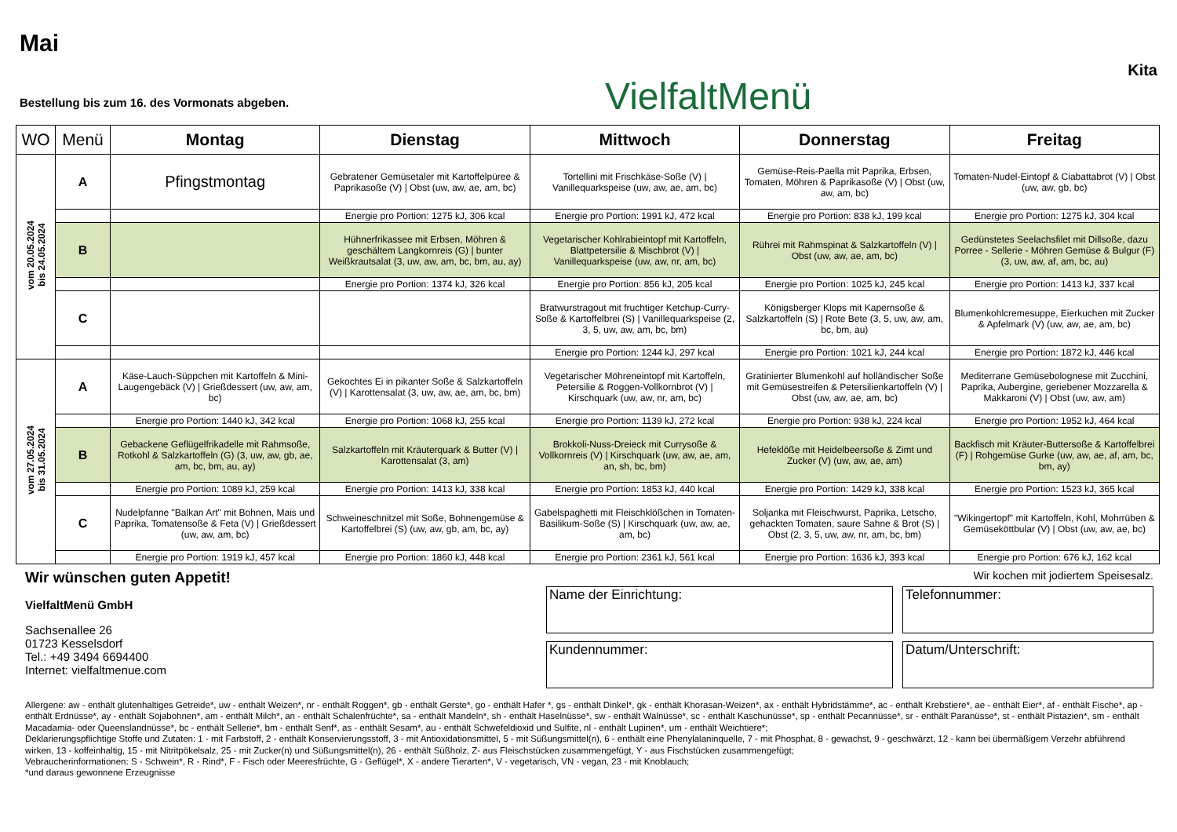Mai
Bestellung bis zum 16. des Vormonats abgeben.
VielfaltMenü
Kita
| WO | Menü | Montag | Dienstag | Mittwoch | Donnerstag | Freitag |
| --- | --- | --- | --- | --- | --- | --- |
| vom 20.05.2024 bis 24.05.2024 | A | Pfingstmontag | Gebratener Gemüsetaler mit Kartoffelpüree & Paprikasoße (V) / Obst (uw, aw, ae, am, bc) | Tortellini mit Frischkäse-Soße (V) / Vanillequarkspeise (uw, aw, ae, am, bc) | Gemüse-Reis-Paella mit Paprika, Erbsen, Tomaten, Möhren & Paprikasoße (V) / Obst (uw, aw, am, bc) | Tomaten-Nudel-Eintopf & Ciabattabrot (V) / Obst (uw, aw, gb, bc) |
| | | | Energie pro Portion: 1275 kJ, 306 kcal | Energie pro Portion: 1991 kJ, 472 kcal | Energie pro Portion: 838 kJ, 199 kcal | Energie pro Portion: 1275 kJ, 304 kcal |
| | B | | Hühnerfrikassee mit Erbsen, Möhren & geschältem Langkornreis (G) / bunter Weißkrautsalat (3, uw, aw, am, bc, bm, au, ay) | Vegetarischer Kohlrabieintopf mit Kartoffeln, Blattpetersilie & Mischbrot (V) / Vanillequarkspeise (uw, aw, nr, am, bc) | Rührei mit Rahmspinat & Salzkartoffeln (V) / Obst (uw, aw, ae, am, bc) | Gedünstetes Seelachsfilet mit Dillsoße, dazu Porree - Sellerie - Möhren Gemüse & Bulgur (F) (3, uw, aw, af, am, bc, au) |
| | | | Energie pro Portion: 1374 kJ, 326 kcal | Energie pro Portion: 856 kJ, 205 kcal | Energie pro Portion: 1025 kJ, 245 kcal | Energie pro Portion: 1413 kJ, 337 kcal |
| | C | | | Bratwurstragout mit fruchtiger Ketchup-Curry-Soße & Kartoffelbrei (S) / Vanillequarkspeise (2, 3, 5, uw, aw, am, bc, bm) | Königsberger Klops mit Kapernsoße & Salzkartoffeln (S) / Rote Bete (3, 5, uw, aw, am, bc, bm, au) | Blumenkohlcremesuppe, Eierkuchen mit Zucker & Apfelmark (V) (uw, aw, ae, am, bc) |
| | | | | Energie pro Portion: 1244 kJ, 297 kcal | Energie pro Portion: 1021 kJ, 244 kcal | Energie pro Portion: 1872 kJ, 446 kcal |
| vom 27.05.2024 bis 31.05.2024 | A | Käse-Lauch-Süppchen mit Kartoffeln & Mini-Laugengebäck (V) / Grießdessert (uw, aw, am, bc) | Gekochtes Ei in pikanter Soße & Salzkartoffeln (V) / Karottensalat (3, uw, aw, ae, am, bc, bm) | Vegetarischer Möhreneintopf mit Kartoffeln, Petersilie & Roggen-Vollkornbrot (V) / Kirschquark (uw, aw, nr, am, bc) | Gratinierter Blumenkohl auf holländischer Soße mit Gemüsestreifen & Petersilienkartoffeln (V) / Obst (uw, aw, ae, am, bc) | Mediterrane Gemüsebolognese mit Zucchini, Paprika, Aubergine, geriebener Mozzarella & Makkaroni (V) / Obst (uw, aw, am) |
| | | Energie pro Portion: 1440 kJ, 342 kcal | Energie pro Portion: 1068 kJ, 255 kcal | Energie pro Portion: 1139 kJ, 272 kcal | Energie pro Portion: 938 kJ, 224 kcal | Energie pro Portion: 1952 kJ, 464 kcal |
| | B | Gebackene Geflügelfrikadelle mit Rahmsoße, Rotkohl & Salzkartoffeln (G) (3, uw, aw, gb, ae, am, bc, bm, au, ay) | Salzkartoffeln mit Kräuterquark & Butter (V) / Karottensalat (3, am) | Brokkoli-Nuss-Dreieck mit Currysoße & Vollkornreis (V) / Kirschquark (uw, aw, ae, am, an, sh, bc, bm) | Hefeklöße mit Heidelbeersoße & Zimt und Zucker (V) (uw, aw, ae, am) | Backfisch mit Kräuter-Buttersoße & Kartoffelbrei (F) / Rohgemüse Gurke (uw, aw, ae, af, am, bc, bm, ay) |
| | | Energie pro Portion: 1089 kJ, 259 kcal | Energie pro Portion: 1413 kJ, 338 kcal | Energie pro Portion: 1853 kJ, 440 kcal | Energie pro Portion: 1429 kJ, 338 kcal | Energie pro Portion: 1523 kJ, 365 kcal |
| | C | Nudelpfanne "Balkan Art" mit Bohnen, Mais und Paprika, Tomatensoße & Feta (V) / Grießdessert (uw, aw, am, bc) | Schweineschnitzel mit Soße, Bohnengemüse & Kartoffelbrei (S) (uw, aw, gb, am, bc, ay) | Gabelspaghetti mit Fleischklößchen in Tomaten-Basilikum-Soße (S) / Kirschquark (uw, aw, ae, am, bc) | Soljanka mit Fleischwurst, Paprika, Letscho, gehackten Tomaten, saure Sahne & Brot (S) / Obst (2, 3, 5, uw, aw, nr, am, bc, bm) | "Wikingertopf" mit Kartoffeln, Kohl, Mohrrüben & Gemüseköttbular (V) / Obst (uw, aw, ae, bc) |
| | | Energie pro Portion: 1919 kJ, 457 kcal | Energie pro Portion: 1860 kJ, 448 kcal | Energie pro Portion: 2361 kJ, 561 kcal | Energie pro Portion: 1636 kJ, 393 kcal | Energie pro Portion: 676 kJ, 162 kcal |
Wir wünschen guten Appetit!
VielfaltMenü GmbH
Sachsenallee 26
01723 Kesselsdorf
Tel.: +49 3494 6694400
Internet: vielfaltmenue.com
Wir kochen mit jodiertem Speisesalz.
Name der Einrichtung:
Telefonnummer:
Kundennummer:
Datum/Unterschrift:
Allergene: aw - enthält glutenhaltiges Getreide*, uw - enthält Weizen*, nr - enthält Roggen*, gb - enthält Gerste*, go - enthält Hafer *, gs - enthält Dinkel*, gk - enthält Khorasan-Weizen*, ax - enthält Hybridstämme*, ac - enthält Krebstiere*, ae - enthält Eier*, af - enthält Fische*, ap - enthält Erdnüsse*, ay - enthält Sojabohnen*, am - enthält Milch*, an - enthält Schalenfrüchte*, sa - enthält Mandeln*, sh - enthält Haselnüsse*, sw - enthält Walnüsse*, sc - enthält Kaschunüsse*, sp - enthält Pecannüsse*, sr - enthält Paranüsse*, st - enthält Pistazien*, sm - enthält Macadamia- oder Queenslandnüsse*, bc - enthält Sellerie*, bm - enthält Senf*, as - enthält Sesam*, au - enthält Schwefeldioxid und Sulfite, nl - enthält Lupinen*, um - enthält Weichtiere*;
Deklarierungspflichtige Stoffe und Zutaten: 1 - mit Farbstoff, 2 - enthält Konservierungsstoff, 3 - mit Antioxidationsmittel, 5 - mit Süßungsmittel(n), 6 - enthält eine Phenylalaninquelle, 7 - mit Phosphat, 8 - gewachst, 9 - geschwärzt, 12 - kann bei übermäßigem Verzehr abführend wirken, 13 - koffeinhaltig, 15 - mit Nitritpökelsalz, 25 - mit Zucker(n) und Süßungsmittel(n), 26 - enthält Süßholz, Z- aus Fleischstücken zusammengefügt, Y - aus Fischstücken zusammengefügt;
Vebraucherinformationen: S - Schwein*, R - Rind*, F - Fisch oder Meeresfrüchte, G - Geflügel*, X - andere Tierarten*, V - vegetarisch, VN - vegan, 23 - mit Knoblauch;
*und daraus gewonnene Erzeugnisse